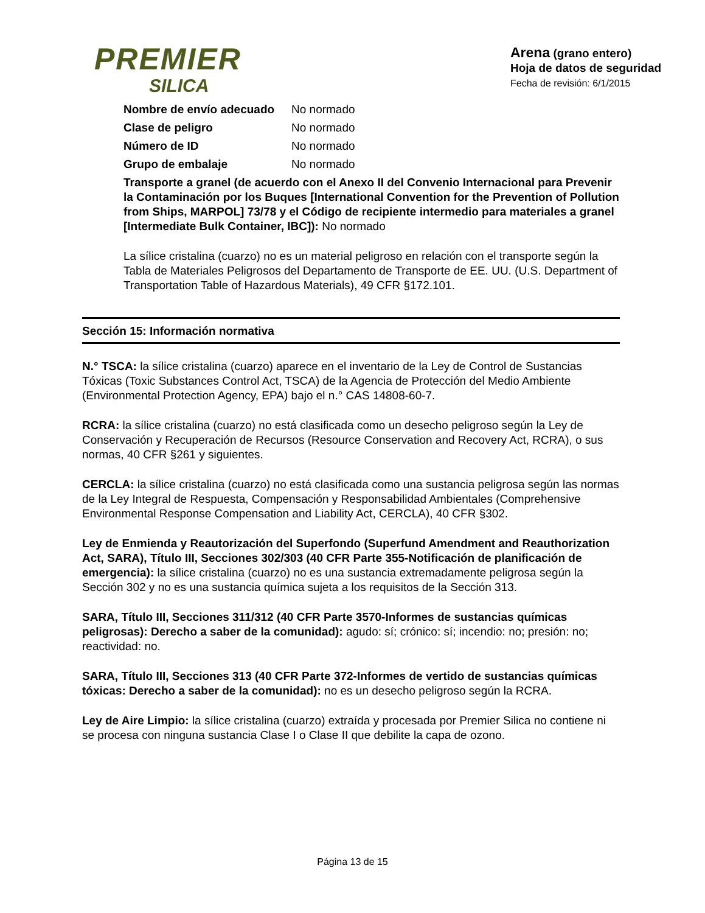PREMIER
SILICA
Arena (grano entero)
Hoja de datos de seguridad
Fecha de revisión: 6/1/2015
Nombre de envío adecuado No normado
Clase de peligro No normado
Número de ID No normado
Grupo de embalaje No normado
Transporte a granel (de acuerdo con el Anexo II del Convenio Internacional para Prevenir la Contaminación por los Buques [International Convention for the Prevention of Pollution from Ships, MARPOL] 73/78 y el Código de recipiente intermedio para materiales a granel [Intermediate Bulk Container, IBC]): No normado
La sílice cristalina (cuarzo) no es un material peligroso en relación con el transporte según la Tabla de Materiales Peligrosos del Departamento de Transporte de EE. UU. (U.S. Department of Transportation Table of Hazardous Materials), 49 CFR §172.101.
Sección 15: Información normativa
N.° TSCA: la sílice cristalina (cuarzo) aparece en el inventario de la Ley de Control de Sustancias Tóxicas (Toxic Substances Control Act, TSCA) de la Agencia de Protección del Medio Ambiente (Environmental Protection Agency, EPA) bajo el n.° CAS 14808-60-7.
RCRA: la sílice cristalina (cuarzo) no está clasificada como un desecho peligroso según la Ley de Conservación y Recuperación de Recursos (Resource Conservation and Recovery Act, RCRA), o sus normas, 40 CFR §261 y siguientes.
CERCLA: la sílice cristalina (cuarzo) no está clasificada como una sustancia peligrosa según las normas de la Ley Integral de Respuesta, Compensación y Responsabilidad Ambientales (Comprehensive Environmental Response Compensation and Liability Act, CERCLA), 40 CFR §302.
Ley de Enmienda y Reautorización del Superfondo (Superfund Amendment and Reauthorization Act, SARA), Título III, Secciones 302/303 (40 CFR Parte 355-Notificación de planificación de emergencia): la sílice cristalina (cuarzo) no es una sustancia extremadamente peligrosa según la Sección 302 y no es una sustancia química sujeta a los requisitos de la Sección 313.
SARA, Título III, Secciones 311/312 (40 CFR Parte 3570-Informes de sustancias químicas peligrosas): Derecho a saber de la comunidad): agudo: sí; crónico: sí; incendio: no; presión: no; reactividad: no.
SARA, Título III, Secciones 313 (40 CFR Parte 372-Informes de vertido de sustancias químicas tóxicas: Derecho a saber de la comunidad): no es un desecho peligroso según la RCRA.
Ley de Aire Limpio: la sílice cristalina (cuarzo) extraída y procesada por Premier Silica no contiene ni se procesa con ninguna sustancia Clase I o Clase II que debilite la capa de ozono.
Página 13 de 15